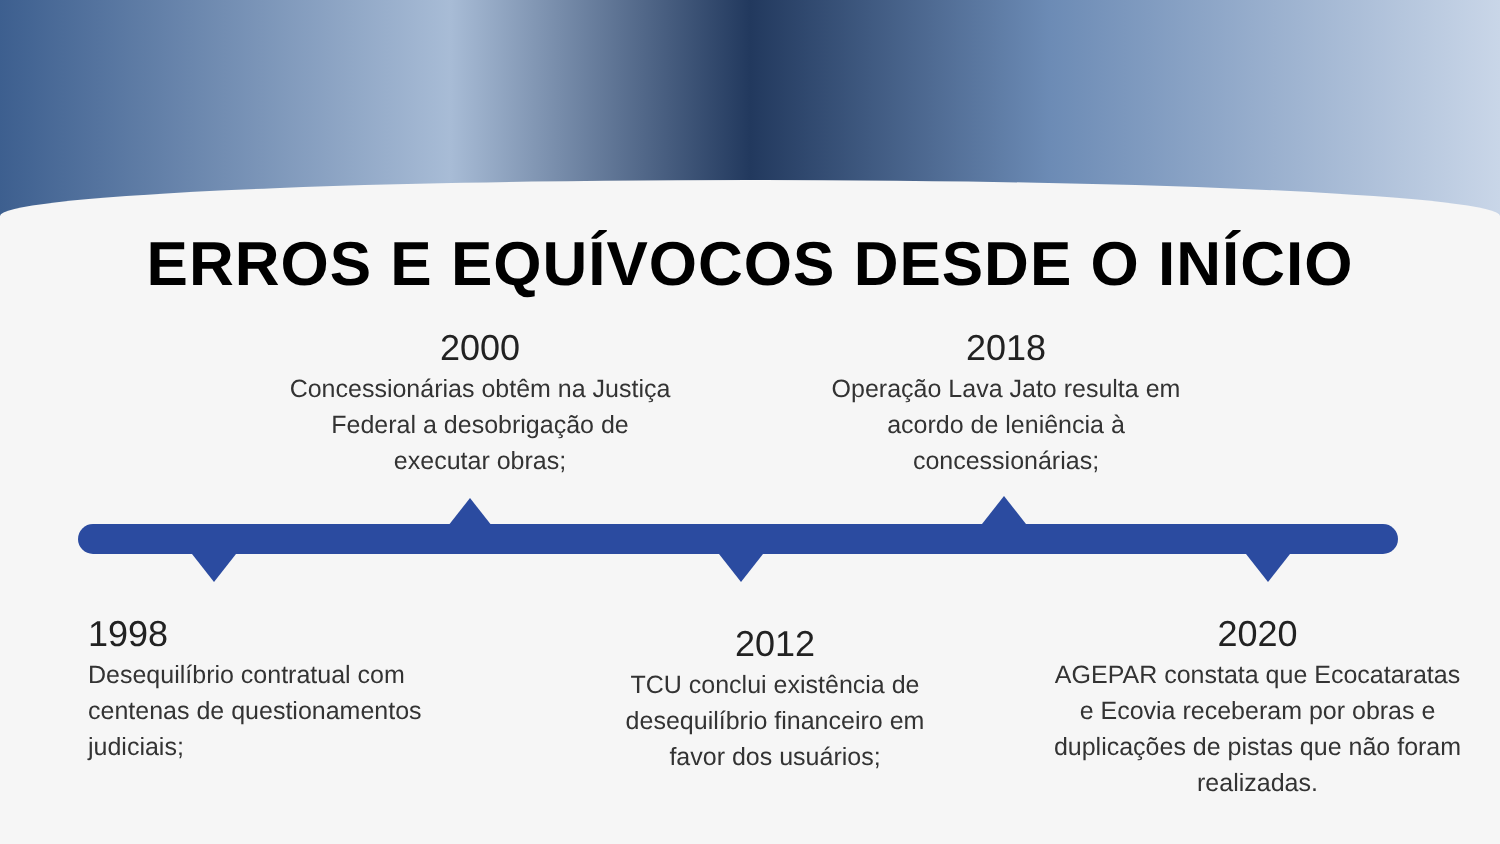ERROS E EQUÍVOCOS DESDE O INÍCIO
2000
Concessionárias obtêm na Justiça Federal a desobrigação de executar obras;
2018
Operação Lava Jato resulta em acordo de leniência à concessionárias;
1998
Desequilíbrio contratual com centenas de questionamentos judiciais;
2012
TCU conclui existência de desequilíbrio financeiro em favor dos usuários;
2020
AGEPAR constata que Ecocataratas e Ecovia receberam por obras e duplicações de pistas que não foram realizadas.